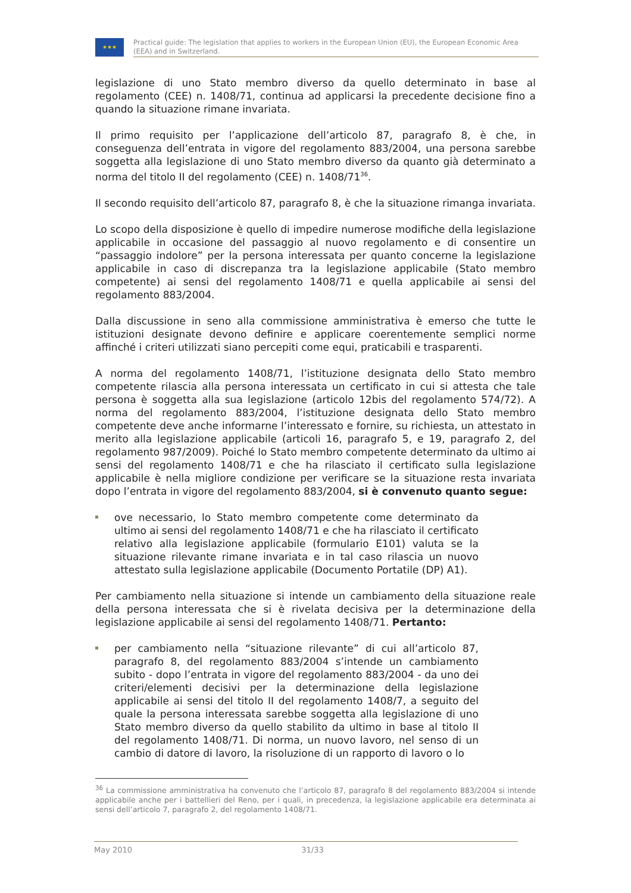★★★
Practical guide: The legislation that applies to workers in the European Union (EU), the European Economic Area (EEA) and in Switzerland.
legislazione di uno Stato membro diverso da quello determinato in base al regolamento (CEE) n. 1408/71, continua ad applicarsi la precedente decisione fino a quando la situazione rimane invariata.
Il primo requisito per l’applicazione dell’articolo 87, paragrafo 8, è che, in conseguenza dell’entrata in vigore del regolamento 883/2004, una persona sarebbe soggetta alla legislazione di uno Stato membro diverso da quanto già determinato a norma del titolo II del regolamento (CEE) n. 1408/71<sup>36</sup>.
Il secondo requisito dell’articolo 87, paragrafo 8, è che la situazione rimanga invariata.
Lo scopo della disposizione è quello di impedire numerose modifiche della legislazione applicabile in occasione del passaggio al nuovo regolamento e di consentire un “passaggio indolore” per la persona interessata per quanto concerne la legislazione applicabile in caso di discrepanza tra la legislazione applicabile (Stato membro competente) ai sensi del regolamento 1408/71 e quella applicabile ai sensi del regolamento 883/2004.
Dalla discussione in seno alla commissione amministrativa è emerso che tutte le istituzioni designate devono definire e applicare coerentemente semplici norme affinché i criteri utilizzati siano percepiti come equi, praticabili e trasparenti.
A norma del regolamento 1408/71, l’istituzione designata dello Stato membro competente rilascia alla persona interessata un certificato in cui si attesta che tale persona è soggetta alla sua legislazione (articolo 12bis del regolamento 574/72). A norma del regolamento 883/2004, l’istituzione designata dello Stato membro competente deve anche informarne l’interessato e fornire, su richiesta, un attestato in merito alla legislazione applicabile (articoli 16, paragrafo 5, e 19, paragrafo 2, del regolamento 987/2009). Poiché lo Stato membro competente determinato da ultimo ai sensi del regolamento 1408/71 e che ha rilasciato il certificato sulla legislazione applicabile è nella migliore condizione per verificare se la situazione resta invariata dopo l’entrata in vigore del regolamento 883/2004, si è convenuto quanto segue:
ove necessario, lo Stato membro competente come determinato da ultimo ai sensi del regolamento 1408/71 e che ha rilasciato il certificato relativo alla legislazione applicabile (formulario E101) valuta se la situazione rilevante rimane invariata e in tal caso rilascia un nuovo attestato sulla legislazione applicabile (Documento Portatile (DP) A1).
Per cambiamento nella situazione si intende un cambiamento della situazione reale della persona interessata che si è rivelata decisiva per la determinazione della legislazione applicabile ai sensi del regolamento 1408/71. Pertanto:
per cambiamento nella “situazione rilevante” di cui all’articolo 87, paragrafo 8, del regolamento 883/2004 s’intende un cambiamento subito - dopo l’entrata in vigore del regolamento 883/2004 - da uno dei criteri/elementi decisivi per la determinazione della legislazione applicabile ai sensi del titolo II del regolamento 1408/7, a seguito del quale la persona interessata sarebbe soggetta alla legislazione di uno Stato membro diverso da quello stabilito da ultimo in base al titolo II del regolamento 1408/71. Di norma, un nuovo lavoro, nel senso di un cambio di datore di lavoro, la risoluzione di un rapporto di lavoro o lo
<sup>36</sup> La commissione amministrativa ha convenuto che l’articolo 87, paragrafo 8 del regolamento 883/2004 si intende applicabile anche per i battellieri del Reno, per i quali, in precedenza, la legislazione applicabile era determinata ai sensi dell’articolo 7, paragrafo 2, del regolamento 1408/71.
May 2010 31/33